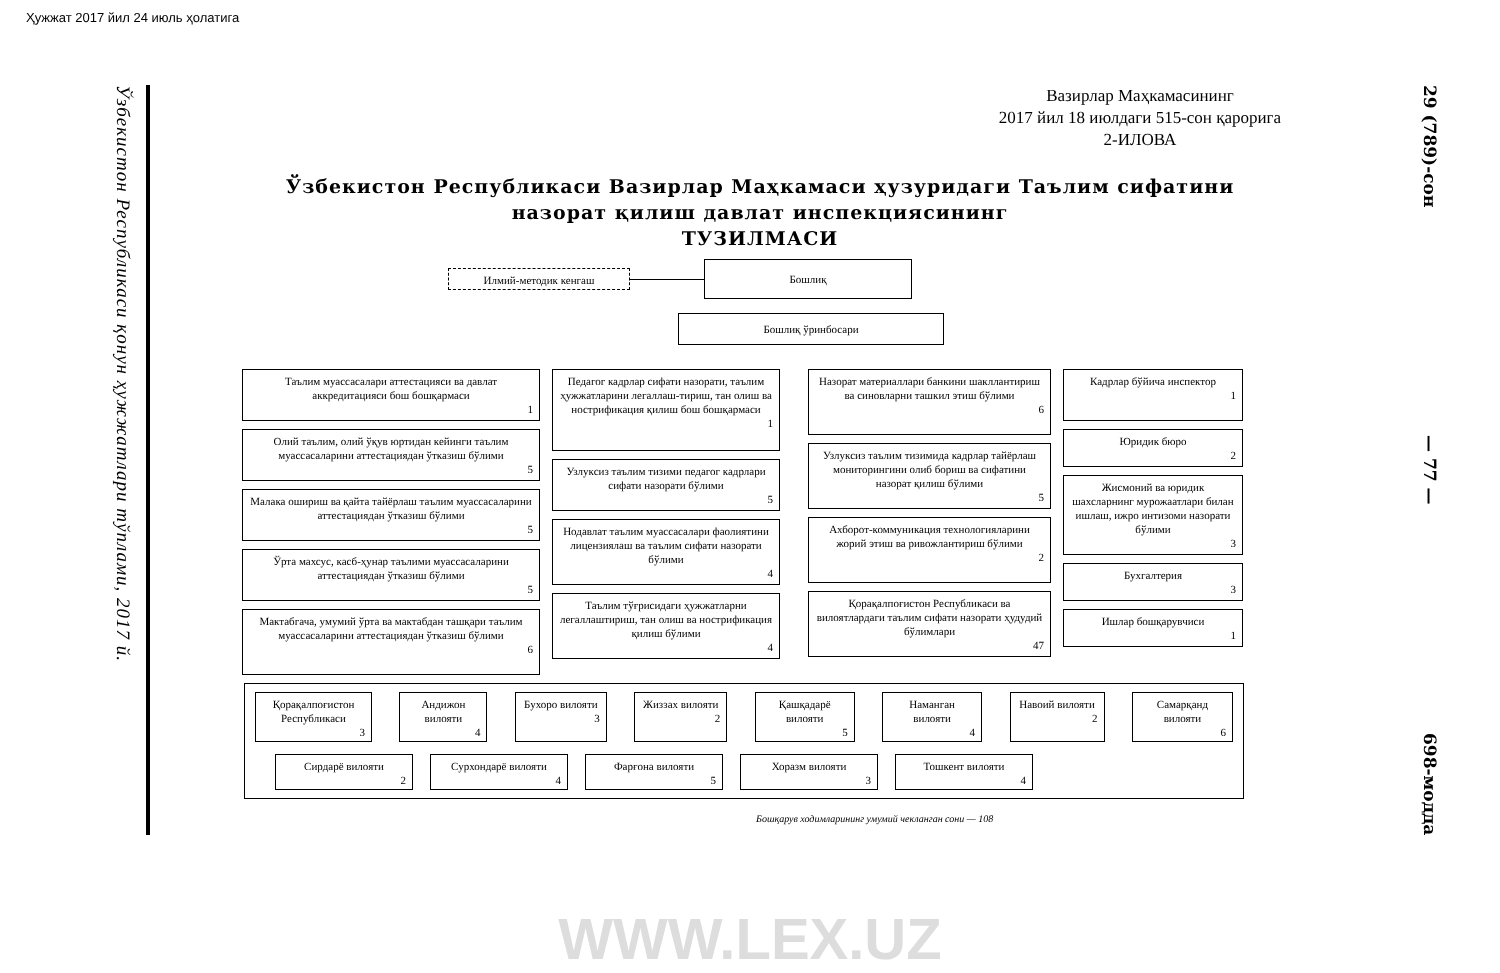Ҳужжат 2017 йил 24 июль ҳолатига
Ўзбекистон Республикаси қонун ҳужжатлари тўплами, 2017 й.
Вазирлар Маҳкамасининг
2017 йил 18 июлдаги 515-сон қарорига
2-ИЛОВА
Ўзбекистон Республикаси Вазирлар Маҳкамаси ҳузуридаги Таълим сифатини
назорат қилиш давлат инспекциясининг
ТУЗИЛМАСИ
Илмий-методик кенгаш
Бошлиқ
Бошлиқ ўринбосари
Таълим муассасалари аттестацияси ва давлат аккредитацияси бош бошқармаси
1
Олий таълим, олий ўқув юртидан кейинги таълим муассасаларини аттестациядан ўтказиш бўлими
5
Малака ошириш ва қайта тайёрлаш таълим муассасаларини аттестациядан ўтказиш бўлими
5
Ўрта махсус, касб-ҳунар таълими муассасаларини аттестациядан ўтказиш бўлими
5
Мактабгача, умумий ўрта ва мактабдан ташқари таълим муассасаларини аттестациядан ўтказиш бўлими
6
Педагог кадрлар сифати назорати, таълим ҳужжатларини легаллаш-тириш, тан олиш ва нострификация қилиш бош бошқармаси
1
Узлуксиз таълим тизими педагог кадрлари сифати назорати бўлими
5
Нодавлат таълим муассасалари фаолиятини лицензиялаш ва таълим сифати назорати бўлими
4
Таълим тўғрисидаги ҳужжатларни легаллаштириш, тан олиш ва нострификация қилиш бўлими
4
Назорат материаллари банкини шакллантириш ва синовларни ташкил этиш бўлими
6
Узлуксиз таълим тизимида кадрлар тайёрлаш мониторингини олиб бориш ва сифатини назорат қилиш бўлими
5
Ахборот-коммуникация технологияларини жорий этиш ва ривожлантириш бўлими
2
Қорақалпоғистон Республикаси ва вилоятлардаги таълим сифати назорати ҳудудий бўлимлари
47
Кадрлар бўйича инспектор
1
Юридик бюро
2
Жисмоний ва юридик шахсларнинг мурожаатлари билан ишлаш, ижро интизоми назорати бўлими
3
Бухгалтерия
3
Ишлар бошқарувчиси
1
Қорақалпоғистон Республикаси
3
Андижон вилояти
4
Бухоро вилояти
3
Жиззах вилояти
2
Қашқадарё вилояти
5
Наманган вилояти
4
Навоий вилояти
2
Самарқанд вилояти
6
Сирдарё вилояти
2
Сурхондарё вилояти
4
Фарғона вилояти
5
Хоразм вилояти
3
Тошкент вилояти
4
Бошқарув ходимларининг умумий чекланган сони — 108
29 (789)-сон
— 77 —
698-модда
WWW.LEX.UZ